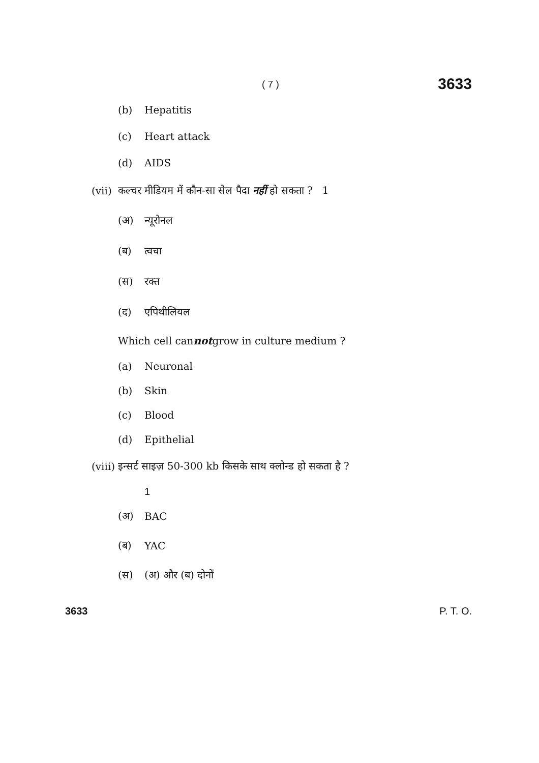( 7 ) 3633
(b) Hepatitis
(c) Heart attack
(d) AIDS
(vii) कल्चर मीडियम में कौन-सा सेल पैदा नहीं हो सकता ? 1
(अ) न्यूरोनल
(ब) त्वचा
(स) रक्त
(द) एपिथीलियल
Which cell can not grow in culture medium ?
(a) Neuronal
(b) Skin
(c) Blood
(d) Epithelial
(viii) इन्सर्ट साइज़ 50-300 kb किसके साथ क्लोन्ड हो सकता है ?
1
(अ) BAC
(ब) YAC
(स) (अ) और (ब) दोनों
3633 P. T. O.